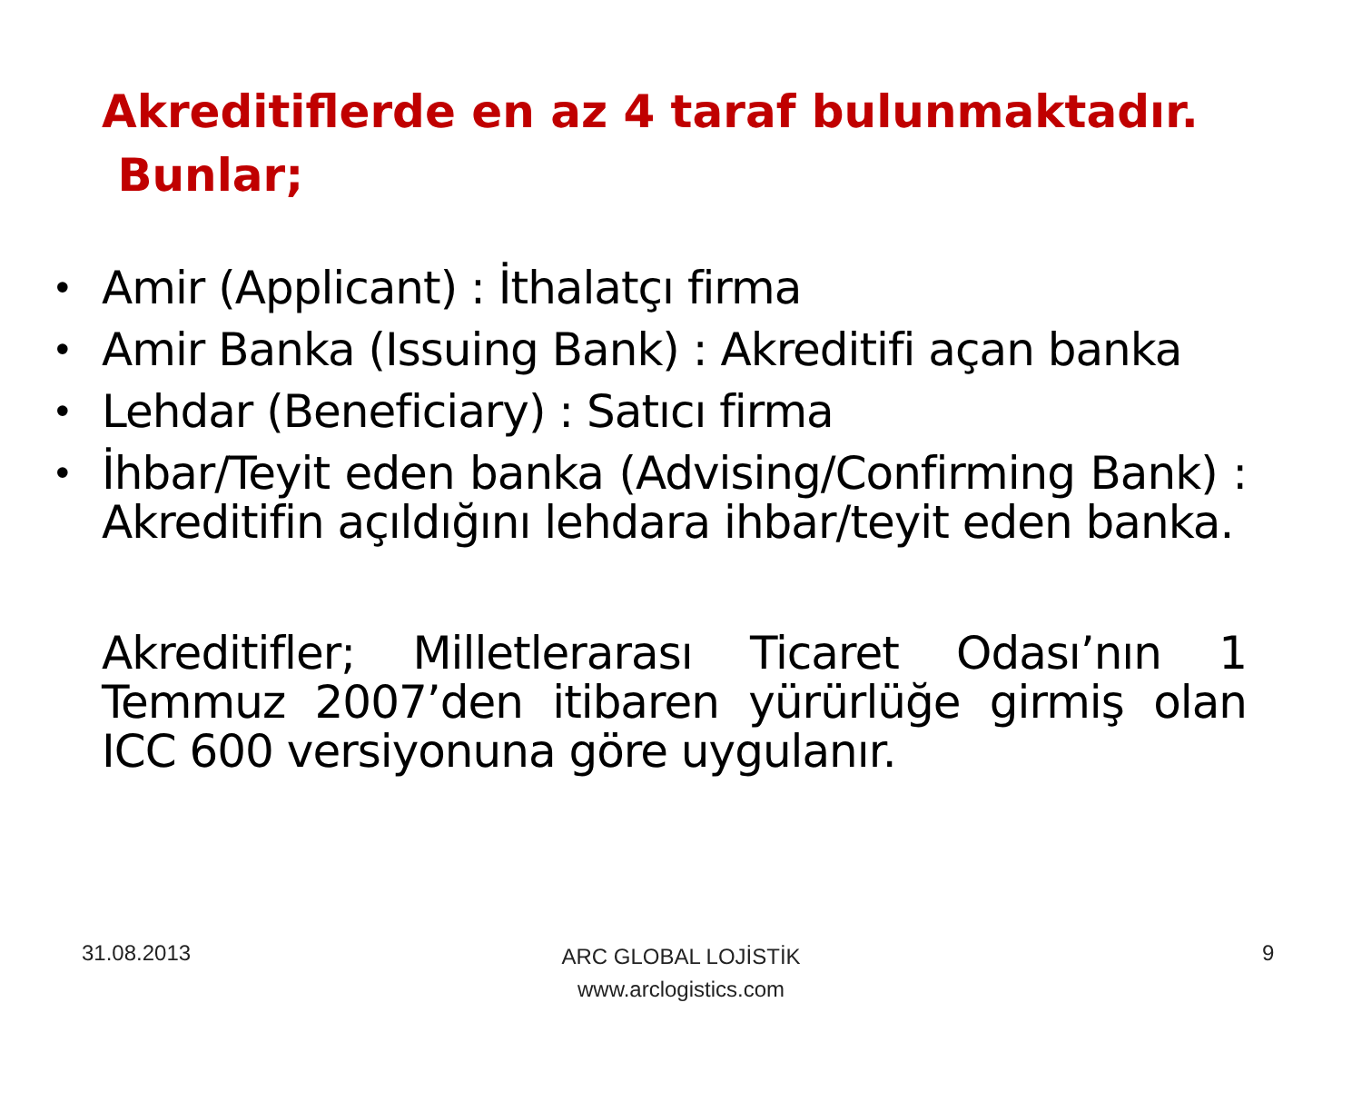Akreditiflerde en az 4 taraf bulunmaktadır.
Bunlar;
• Amir (Applicant) : İthalatçı firma
• Amir Banka (Issuing Bank) : Akreditifi açan banka
• Lehdar (Beneficiary) : Satıcı firma
• İhbar/Teyit eden banka (Advising/Confirming Bank) : Akreditifin açıldığını lehdara ihbar/teyit eden banka.
Akreditifler; Milletlerarası Ticaret Odası’nın 1 Temmuz 2007’den itibaren yürürlüğe girmiş olan ICC 600 versiyonuna göre uygulanır.
31.08.2013
ARC GLOBAL LOJİSTİK
www.arclogistics.com
9